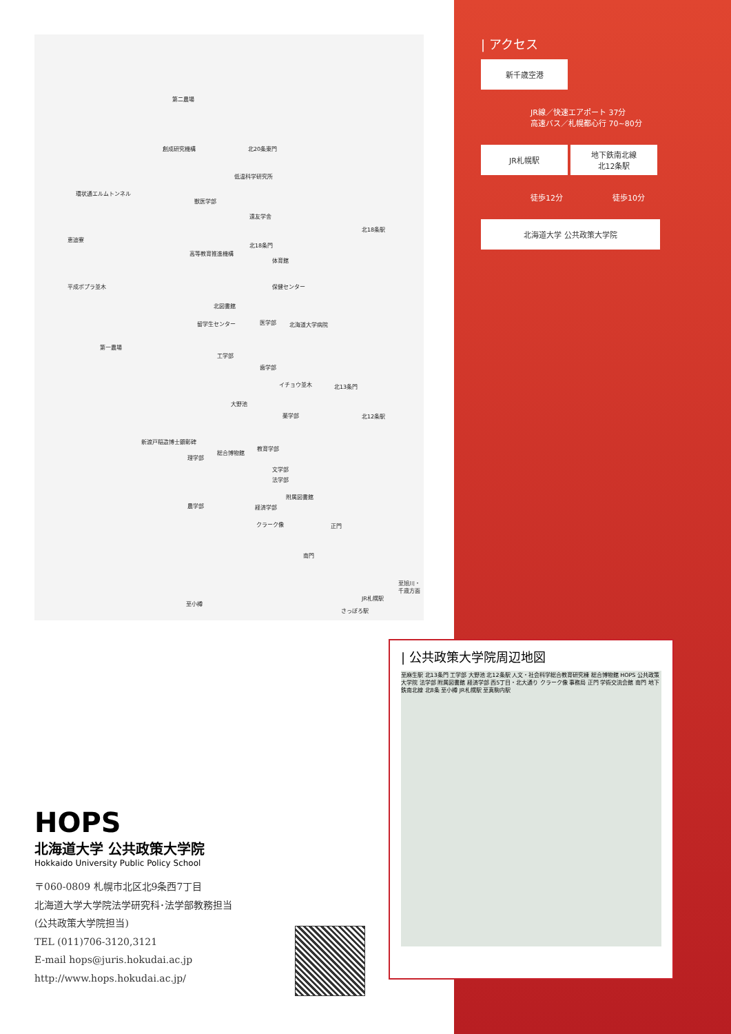第二農場
創成研究機構 北20条東門
低温科学研究所
環状通エルムトンネル
獣医学部
遠友学舎
北18条駅
恵迪寮
北18条門
高等教育推進機構
体育館
平成ポプラ並木 保健センター
北図書館
留学生センター 医学部 北海道大学病院
第一農場
工学部
歯学部
イチョウ並木 北13条門
大野池
薬学部 北12条駅
新渡戸稲造博士顕彰碑
教育学部
総合博物館
理学部
文学部
法学部
附属図書館
農学部 経済学部
クラーク像 正門
南門
至旭川・千歳方面
JR札幌駅
至小樽
さっぽろ駅
| アクセス
新千歳空港
JR線／快速エアポート 37分
高速バス／札幌都心行 70~80分
JR札幌駅
地下鉄南北線
北12条駅
徒歩12分 徒歩10分
北海道大学 公共政策大学院
| 公共政策大学院周辺地図
至麻生駅 北13条門 工学部 大野池 北12条駅 人文・社会科学総合教育研究棟 総合博物館 HOPS 公共政策大学院 法学部 附属図書館 経済学部 西5丁目・北大通り クラーク像 事務局 正門 学術交流会館 南門 地下鉄南北線 北8条 至小樽 JR札幌駅 至真駒内駅
HOPS
北海道大学 公共政策大学院
Hokkaido University Public Policy School
〒060-0809 札幌市北区北9条西7丁目
北海道大学大学院法学研究科･法学部教務担当
(公共政策大学院担当)
TEL (011)706-3120,3121
E-mail hops@juris.hokudai.ac.jp
http://www.hops.hokudai.ac.jp/